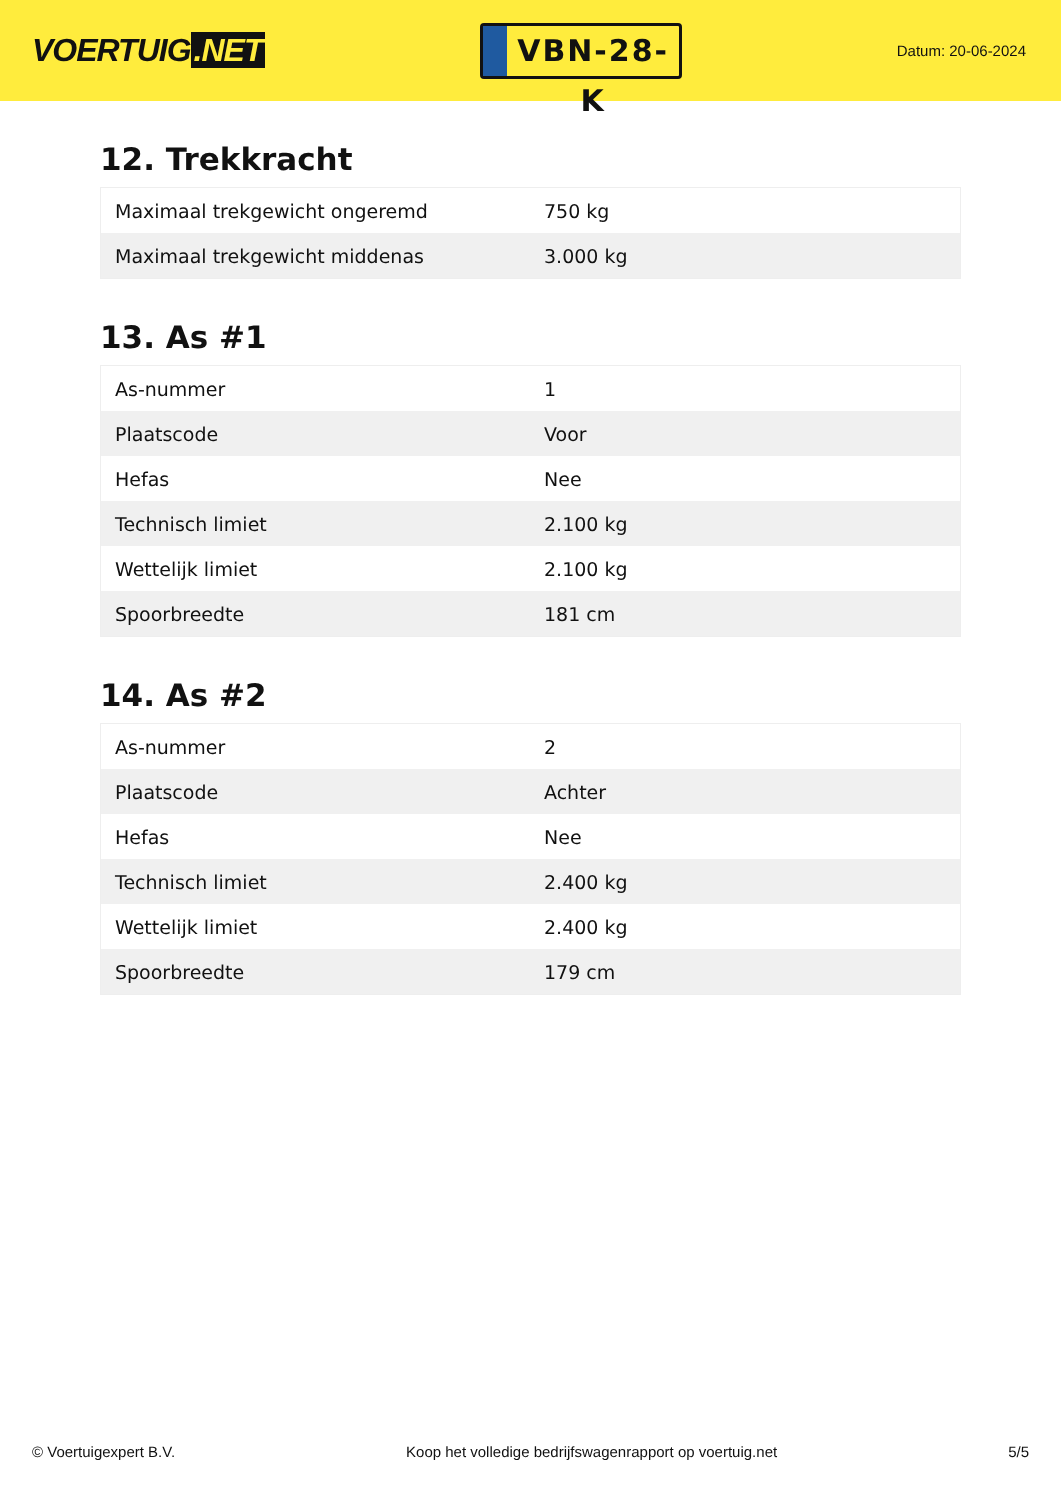VOERTUIG.NET
VBN-28-K
Datum: 20-06-2024
12. Trekkracht
| Maximaal trekgewicht ongeremd | 750 kg |
| Maximaal trekgewicht middenas | 3.000 kg |
13. As #1
| As-nummer | 1 |
| Plaatscode | Voor |
| Hefas | Nee |
| Technisch limiet | 2.100 kg |
| Wettelijk limiet | 2.100 kg |
| Spoorbreedte | 181 cm |
14. As #2
| As-nummer | 2 |
| Plaatscode | Achter |
| Hefas | Nee |
| Technisch limiet | 2.400 kg |
| Wettelijk limiet | 2.400 kg |
| Spoorbreedte | 179 cm |
© Voertuigexpert B.V. Koop het volledige bedrijfswagenrapport op voertuig.net 5/5